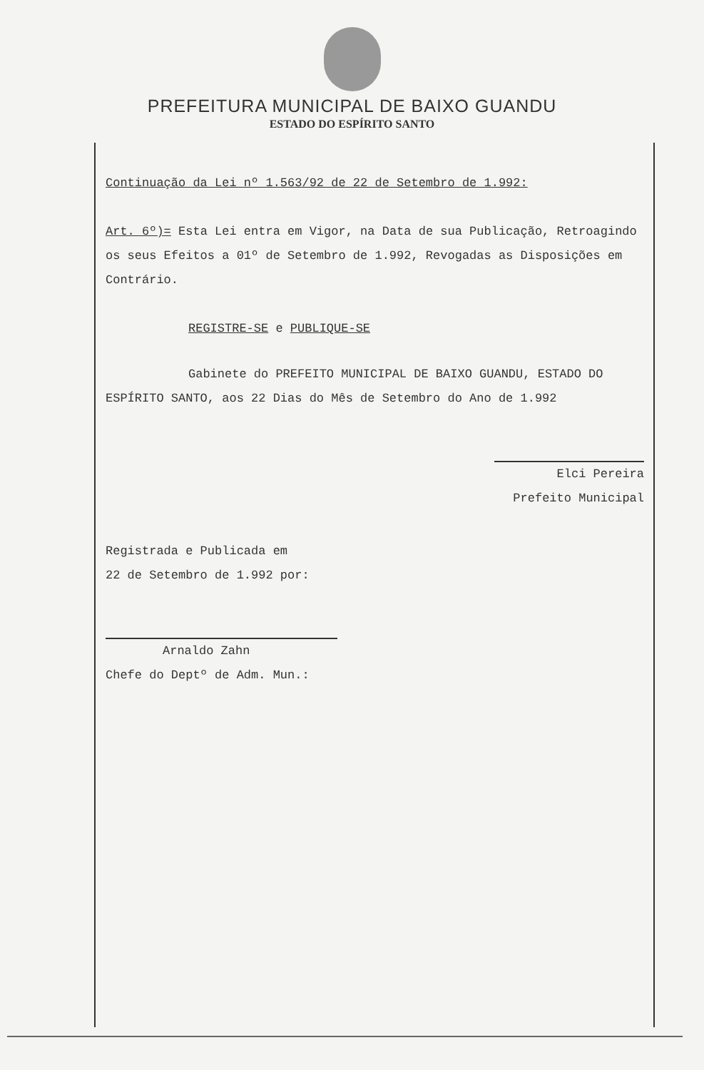PREFEITURA MUNICIPAL DE BAIXO GUANDU
ESTADO DO ESPÍRITO SANTO
Continuação da Lei nº 1.563/92 de 22 de Setembro de 1.992:
Art. 6º)= Esta Lei entra em Vigor, na Data de sua Publicação, Retroagindo os seus Efeitos a 01º de Setembro de 1.992, Revogadas as Disposições em Contrário.
REGISTRE-SE e PUBLIQUE-SE
Gabinete do PREFEITO MUNICIPAL DE BAIXO GUANDU, ESTADO DO ESPÍRITO SANTO, aos 22 Dias do Mês de Setembro do Ano de 1.992
Elci Pereira
Prefeito Municipal
Registrada e Publicada em
22 de Setembro de 1.992 por:
Arnaldo Zahn
Chefe do Deptº de Adm. Mun.: